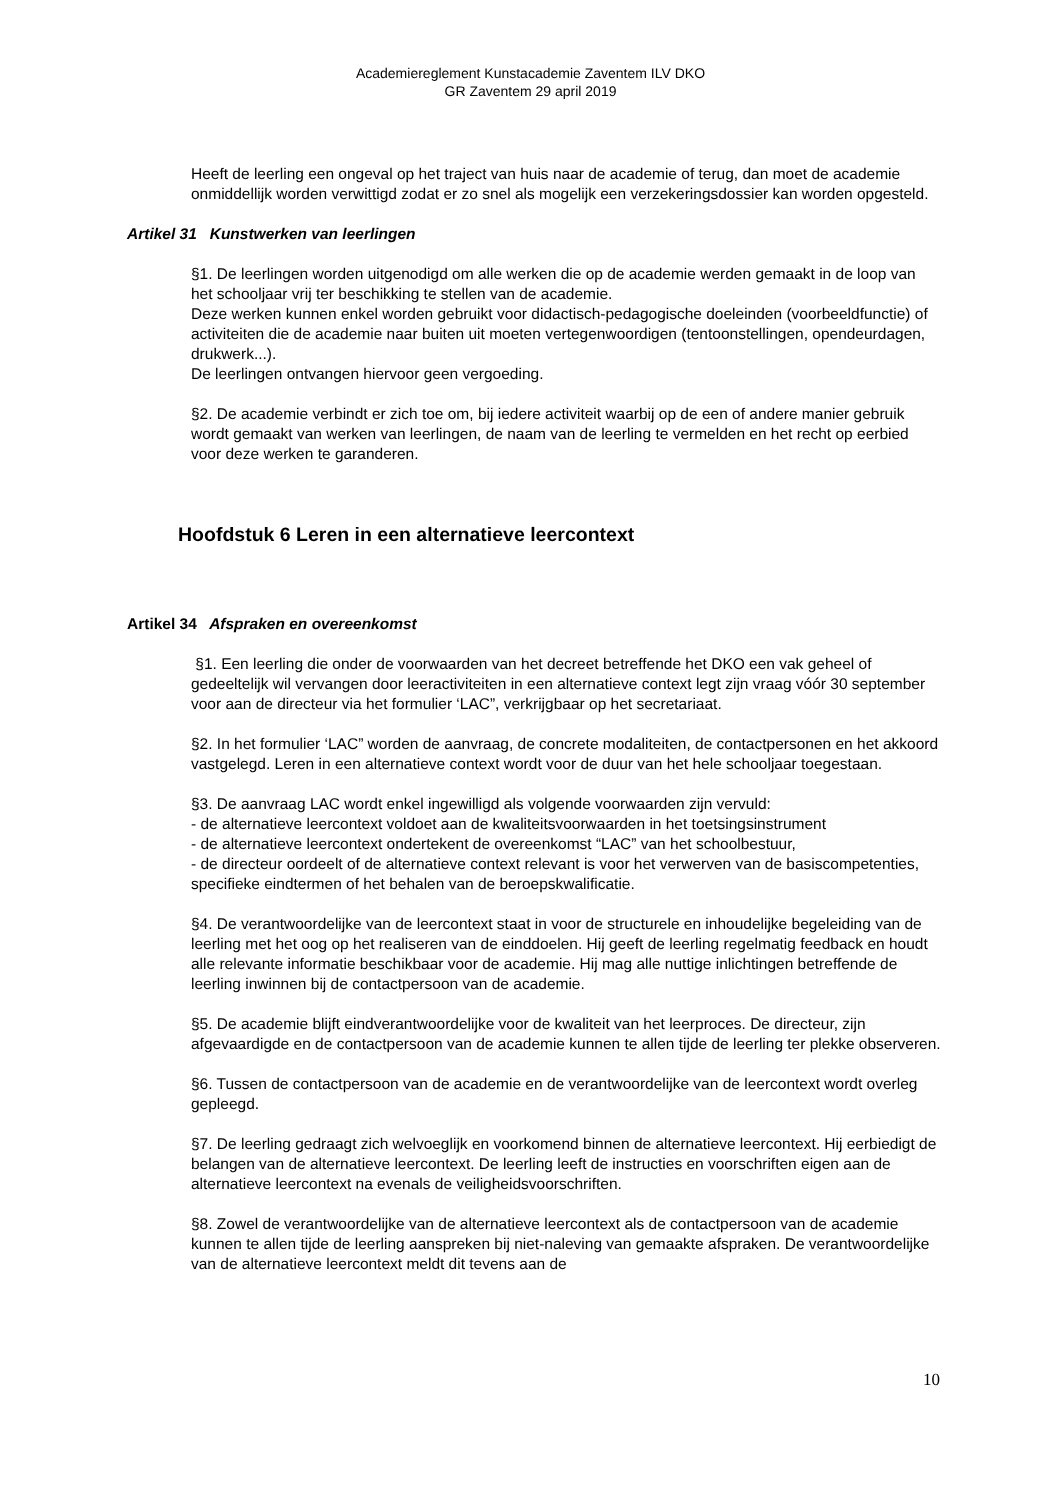Academiereglement Kunstacademie Zaventem ILV DKO
GR Zaventem 29 april 2019
Heeft de leerling een ongeval op het traject van huis naar de academie of terug, dan moet de academie onmiddellijk worden verwittigd zodat er zo snel als mogelijk een verzekeringsdossier kan worden opgesteld.
Artikel 31 Kunstwerken van leerlingen
§1. De leerlingen worden uitgenodigd om alle werken die op de academie werden gemaakt in de loop van het schooljaar vrij ter beschikking te stellen van de academie.
Deze werken kunnen enkel worden gebruikt voor didactisch-pedagogische doeleinden (voorbeeldfunctie) of activiteiten die de academie naar buiten uit moeten vertegenwoordigen (tentoonstellingen, opendeurdagen, drukwerk...).
De leerlingen ontvangen hiervoor geen vergoeding.
§2. De academie verbindt er zich toe om, bij iedere activiteit waarbij op de een of andere manier gebruik wordt gemaakt van werken van leerlingen, de naam van de leerling te vermelden en het recht op eerbied voor deze werken te garanderen.
Hoofdstuk 6 Leren in een alternatieve leercontext
Artikel 34 Afspraken en overeenkomst
§1. Een leerling die onder de voorwaarden van het decreet betreffende het DKO een vak geheel of gedeeltelijk wil vervangen door leeractiviteiten in een alternatieve context legt zijn vraag vóór 30 september voor aan de directeur via het formulier ‘LAC”, verkrijgbaar op het secretariaat.
§2. In het formulier ‘LAC” worden de aanvraag, de concrete modaliteiten, de contactpersonen en het akkoord vastgelegd. Leren in een alternatieve context wordt voor de duur van het hele schooljaar toegestaan.
§3. De aanvraag LAC wordt enkel ingewilligd als volgende voorwaarden zijn vervuld:
- de alternatieve leercontext voldoet aan de kwaliteitsvoorwaarden in het toetsingsinstrument
- de alternatieve leercontext ondertekent de overeenkomst “LAC” van het schoolbestuur,
- de directeur oordeelt of de alternatieve context relevant is voor het verwerven van de basiscompetenties, specifieke eindtermen of het behalen van de beroepskwalificatie.
§4. De verantwoordelijke van de leercontext staat in voor de structurele en inhoudelijke begeleiding van de leerling met het oog op het realiseren van de einddoelen. Hij geeft de leerling regelmatig feedback en houdt alle relevante informatie beschikbaar voor de academie. Hij mag alle nuttige inlichtingen betreffende de leerling inwinnen bij de contactpersoon van de academie.
§5. De academie blijft eindverantwoordelijke voor de kwaliteit van het leerproces. De directeur, zijn afgevaardigde en de contactpersoon van de academie kunnen te allen tijde de leerling ter plekke observeren.
§6. Tussen de contactpersoon van de academie en de verantwoordelijke van de leercontext wordt overleg gepleegd.
§7. De leerling gedraagt zich welvoeglijk en voorkomend binnen de alternatieve leercontext. Hij eerbiedigt de belangen van de alternatieve leercontext. De leerling leeft de instructies en voorschriften eigen aan de alternatieve leercontext na evenals de veiligheidsvoorschriften.
§8. Zowel de verantwoordelijke van de alternatieve leercontext als de contactpersoon van de academie kunnen te allen tijde de leerling aanspreken bij niet-naleving van gemaakte afspraken. De verantwoordelijke van de alternatieve leercontext meldt dit tevens aan de
10